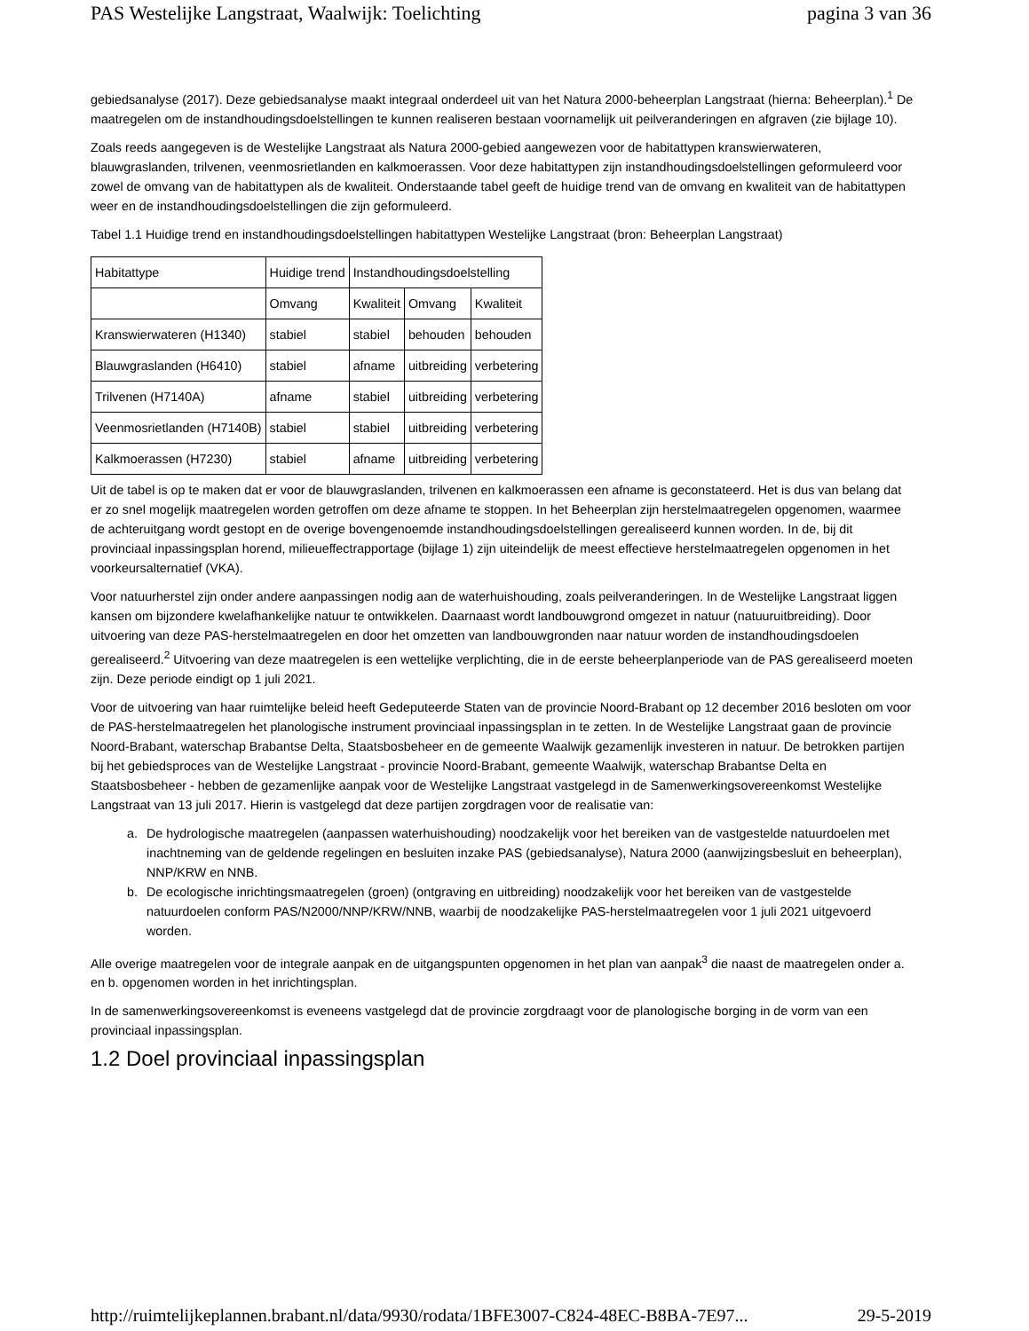PAS Westelijke Langstraat, Waalwijk: Toelichting pagina 3 van 36
gebiedsanalyse (2017). Deze gebiedsanalyse maakt integraal onderdeel uit van het Natura 2000-beheerplan Langstraat (hierna: Beheerplan).<sup>1</sup> De maatregelen om de instandhoudingsdoelstellingen te kunnen realiseren bestaan voornamelijk uit peilveranderingen en afgraven (zie bijlage 10).
Zoals reeds aangegeven is de Westelijke Langstraat als Natura 2000-gebied aangewezen voor de habitattypen kranswierwateren, blauwgraslanden, trilvenen, veenmosrietlanden en kalkmoerassen. Voor deze habitattypen zijn instandhoudingsdoelstellingen geformuleerd voor zowel de omvang van de habitattypen als de kwaliteit. Onderstaande tabel geeft de huidige trend van de omvang en kwaliteit van de habitattypen weer en de instandhoudingsdoelstellingen die zijn geformuleerd.
Tabel 1.1 Huidige trend en instandhoudingsdoelstellingen habitattypen Westelijke Langstraat (bron: Beheerplan Langstraat)
| Habitattype | Huidige trend | Instandhoudingsdoelstelling | | |
| --- | --- | --- | --- | --- |
| | Omvang | Kwaliteit | Omvang | Kwaliteit |
| Kranswierwateren (H1340) | stabiel | stabiel | behouden | behouden |
| Blauwgraslanden (H6410) | stabiel | afname | uitbreiding | verbetering |
| Trilvenen (H7140A) | afname | stabiel | uitbreiding | verbetering |
| Veenmosrietlanden (H7140B) | stabiel | stabiel | uitbreiding | verbetering |
| Kalkmoerassen (H7230) | stabiel | afname | uitbreiding | verbetering |
Uit de tabel is op te maken dat er voor de blauwgraslanden, trilvenen en kalkmoerassen een afname is geconstateerd. Het is dus van belang dat er zo snel mogelijk maatregelen worden getroffen om deze afname te stoppen. In het Beheerplan zijn herstelmaatregelen opgenomen, waarmee de achteruitgang wordt gestopt en de overige bovengenoemde instandhoudingsdoelstellingen gerealiseerd kunnen worden. In de, bij dit provinciaal inpassingsplan horend, milieueffectrapportage (bijlage 1) zijn uiteindelijk de meest effectieve herstelmaatregelen opgenomen in het voorkeursalternatief (VKA).
Voor natuurherstel zijn onder andere aanpassingen nodig aan de waterhuishouding, zoals peilveranderingen. In de Westelijke Langstraat liggen kansen om bijzondere kwelafhankelijke natuur te ontwikkelen. Daarnaast wordt landbouwgrond omgezet in natuur (natuuruitbreiding). Door uitvoering van deze PAS-herstelmaatregelen en door het omzetten van landbouwgronden naar natuur worden de instandhoudingsdoelen gerealiseerd.<sup>2</sup> Uitvoering van deze maatregelen is een wettelijke verplichting, die in de eerste beheerplanperiode van de PAS gerealiseerd moeten zijn. Deze periode eindigt op 1 juli 2021.
Voor de uitvoering van haar ruimtelijke beleid heeft Gedeputeerde Staten van de provincie Noord-Brabant op 12 december 2016 besloten om voor de PAS-herstelmaatregelen het planologische instrument provinciaal inpassingsplan in te zetten. In de Westelijke Langstraat gaan de provincie Noord-Brabant, waterschap Brabantse Delta, Staatsbosbeheer en de gemeente Waalwijk gezamenlijk investeren in natuur. De betrokken partijen bij het gebiedsproces van de Westelijke Langstraat - provincie Noord-Brabant, gemeente Waalwijk, waterschap Brabantse Delta en Staatsbosbeheer - hebben de gezamenlijke aanpak voor de Westelijke Langstraat vastgelegd in de Samenwerkingsovereenkomst Westelijke Langstraat van 13 juli 2017. Hierin is vastgelegd dat deze partijen zorgdragen voor de realisatie van:
a. De hydrologische maatregelen (aanpassen waterhuishouding) noodzakelijk voor het bereiken van de vastgestelde natuurdoelen met inachtneming van de geldende regelingen en besluiten inzake PAS (gebiedsanalyse), Natura 2000 (aanwijzingsbesluit en beheerplan), NNP/KRW en NNB.
b. De ecologische inrichtingsmaatregelen (groen) (ontgraving en uitbreiding) noodzakelijk voor het bereiken van de vastgestelde natuurdoelen conform PAS/N2000/NNP/KRW/NNB, waarbij de noodzakelijke PAS-herstelmaatregelen voor 1 juli 2021 uitgevoerd worden.
Alle overige maatregelen voor de integrale aanpak en de uitgangspunten opgenomen in het plan van aanpak<sup>3</sup> die naast de maatregelen onder a. en b. opgenomen worden in het inrichtingsplan.
In de samenwerkingsovereenkomst is eveneens vastgelegd dat de provincie zorgdraagt voor de planologische borging in de vorm van een provinciaal inpassingsplan.
1.2 Doel provinciaal inpassingsplan
http://ruimtelijkeplannen.brabant.nl/data/9930/rodata/1BFE3007-C824-48EC-B8BA-7E97... 29-5-2019